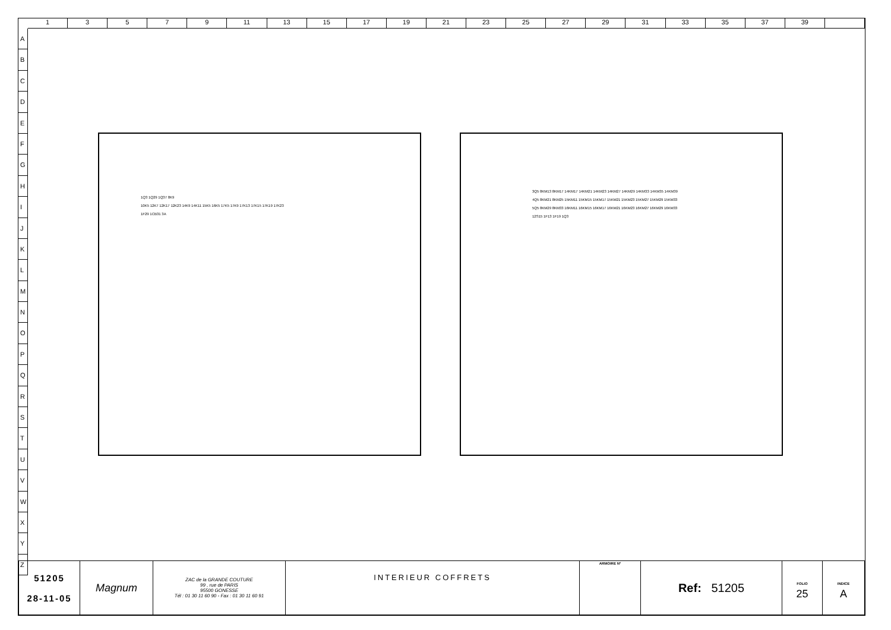13579 11 13 15 17 19 21 23 25 27 29 31 33 35 37 39
A
B
C
D
E
F
G
H
I
J
K
L
M
N
O
P
Q
R
S
T
U
V
W
X
Y
Z
1Q3 1Q29 1Q37 8K9
10K5 12K7 12K17 12K23 14K9 14K11 15K5 16K5 17K5 17K9 17K13 17K15 17K19 17K23
1F29 1CB31 3A
3Q5 8KM13 8KM17 14KM17 14KM21 14KM23 14KM27 14KM29 14KM33 14KM35 14KM39
4Q5 8KM21 8KM25 15KM11 15KM15 15KM17 15KM21 15KM23 15KM27 15KM29 15KM33
5Q5 8KM29 8KM33 16KM11 16KM15 16KM17 16KM21 16KM23 16KM27 16KM29 16KM33
12S15 1F13 1F19 1Q3
| 51205 28-11-05 | Magnum | ZAC de la GRANDE COUTURE 99 , rue de PARIS 95500 GONESSE Tél : 01 30 11 60 90 - Fax : 01 30 11 60 91 | INTERIEUR COFFRETS | ARMOIRE N° | Ref: 51205 | FOLIO 25 | INDICE A |